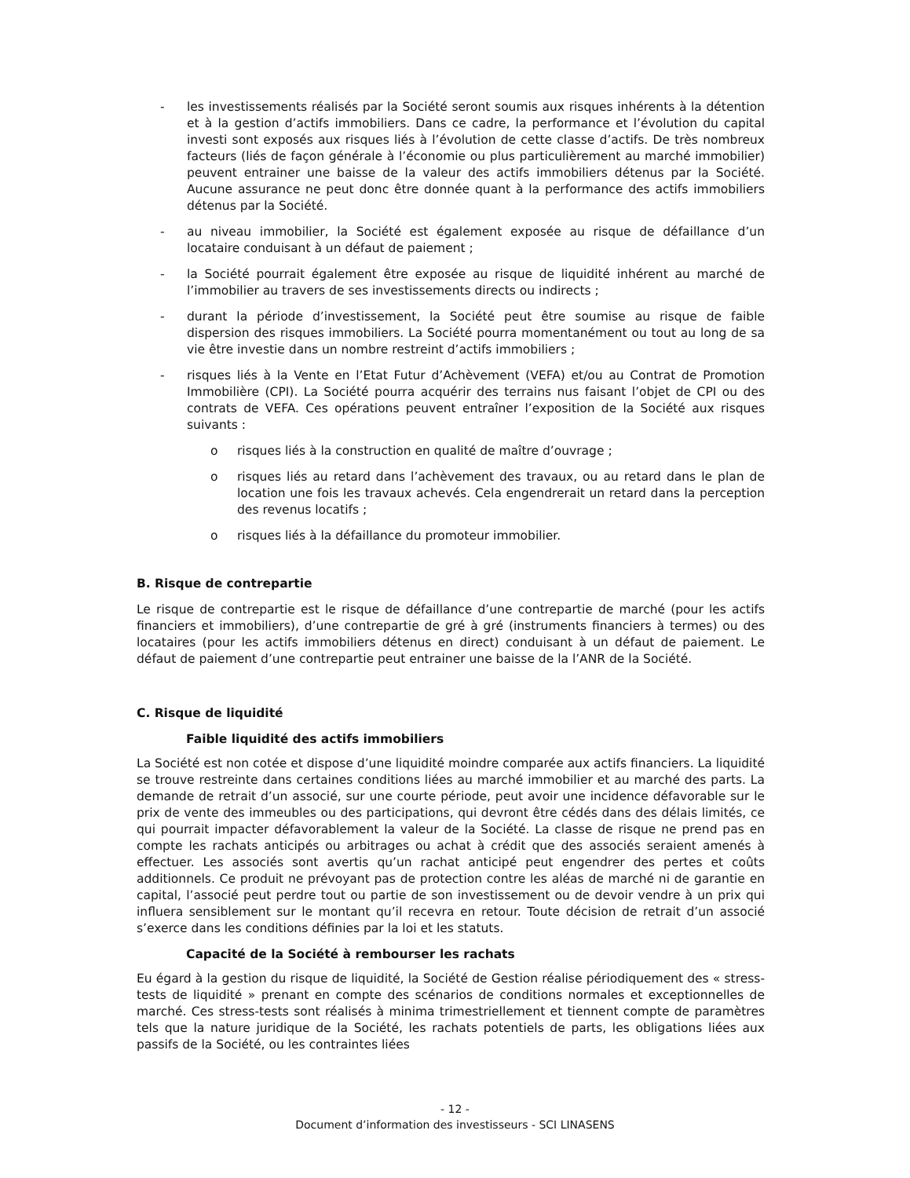- les investissements réalisés par la Société seront soumis aux risques inhérents à la détention et à la gestion d’actifs immobiliers. Dans ce cadre, la performance et l’évolution du capital investi sont exposés aux risques liés à l’évolution de cette classe d’actifs. De très nombreux facteurs (liés de façon générale à l’économie ou plus particulièrement au marché immobilier) peuvent entrainer une baisse de la valeur des actifs immobiliers détenus par la Société. Aucune assurance ne peut donc être donnée quant à la performance des actifs immobiliers détenus par la Société.
- au niveau immobilier, la Société est également exposée au risque de défaillance d’un locataire conduisant à un défaut de paiement ;
- la Société pourrait également être exposée au risque de liquidité inhérent au marché de l’immobilier au travers de ses investissements directs ou indirects ;
- durant la période d’investissement, la Société peut être soumise au risque de faible dispersion des risques immobiliers. La Société pourra momentanément ou tout au long de sa vie être investie dans un nombre restreint d’actifs immobiliers ;
- risques liés à la Vente en l’Etat Futur d’Achèvement (VEFA) et/ou au Contrat de Promotion Immobilière (CPI). La Société pourra acquérir des terrains nus faisant l’objet de CPI ou des contrats de VEFA. Ces opérations peuvent entraîner l’exposition de la Société aux risques suivants :
o risques liés à la construction en qualité de maître d’ouvrage ;
o risques liés au retard dans l’achèvement des travaux, ou au retard dans le plan de location une fois les travaux achevés. Cela engendrerait un retard dans la perception des revenus locatifs ;
o risques liés à la défaillance du promoteur immobilier.
B. Risque de contrepartie
Le risque de contrepartie est le risque de défaillance d’une contrepartie de marché (pour les actifs financiers et immobiliers), d’une contrepartie de gré à gré (instruments financiers à termes) ou des locataires (pour les actifs immobiliers détenus en direct) conduisant à un défaut de paiement. Le défaut de paiement d’une contrepartie peut entrainer une baisse de la l’ANR de la Société.
C. Risque de liquidité
Faible liquidité des actifs immobiliers
La Société est non cotée et dispose d’une liquidité moindre comparée aux actifs financiers. La liquidité se trouve restreinte dans certaines conditions liées au marché immobilier et au marché des parts. La demande de retrait d’un associé, sur une courte période, peut avoir une incidence défavorable sur le prix de vente des immeubles ou des participations, qui devront être cédés dans des délais limités, ce qui pourrait impacter défavorablement la valeur de la Société. La classe de risque ne prend pas en compte les rachats anticipés ou arbitrages ou achat à crédit que des associés seraient amenés à effectuer. Les associés sont avertis qu’un rachat anticipé peut engendrer des pertes et coûts additionnels. Ce produit ne prévoyant pas de protection contre les aléas de marché ni de garantie en capital, l’associé peut perdre tout ou partie de son investissement ou de devoir vendre à un prix qui influera sensiblement sur le montant qu’il recevra en retour. Toute décision de retrait d’un associé s’exerce dans les conditions définies par la loi et les statuts.
Capacité de la Société à rembourser les rachats
Eu égard à la gestion du risque de liquidité, la Société de Gestion réalise périodiquement des « stress-tests de liquidité » prenant en compte des scénarios de conditions normales et exceptionnelles de marché. Ces stress-tests sont réalisés à minima trimestriellement et tiennent compte de paramètres tels que la nature juridique de la Société, les rachats potentiels de parts, les obligations liées aux passifs de la Société, ou les contraintes liées
- 12 -
Document d’information des investisseurs - SCI LINASENS